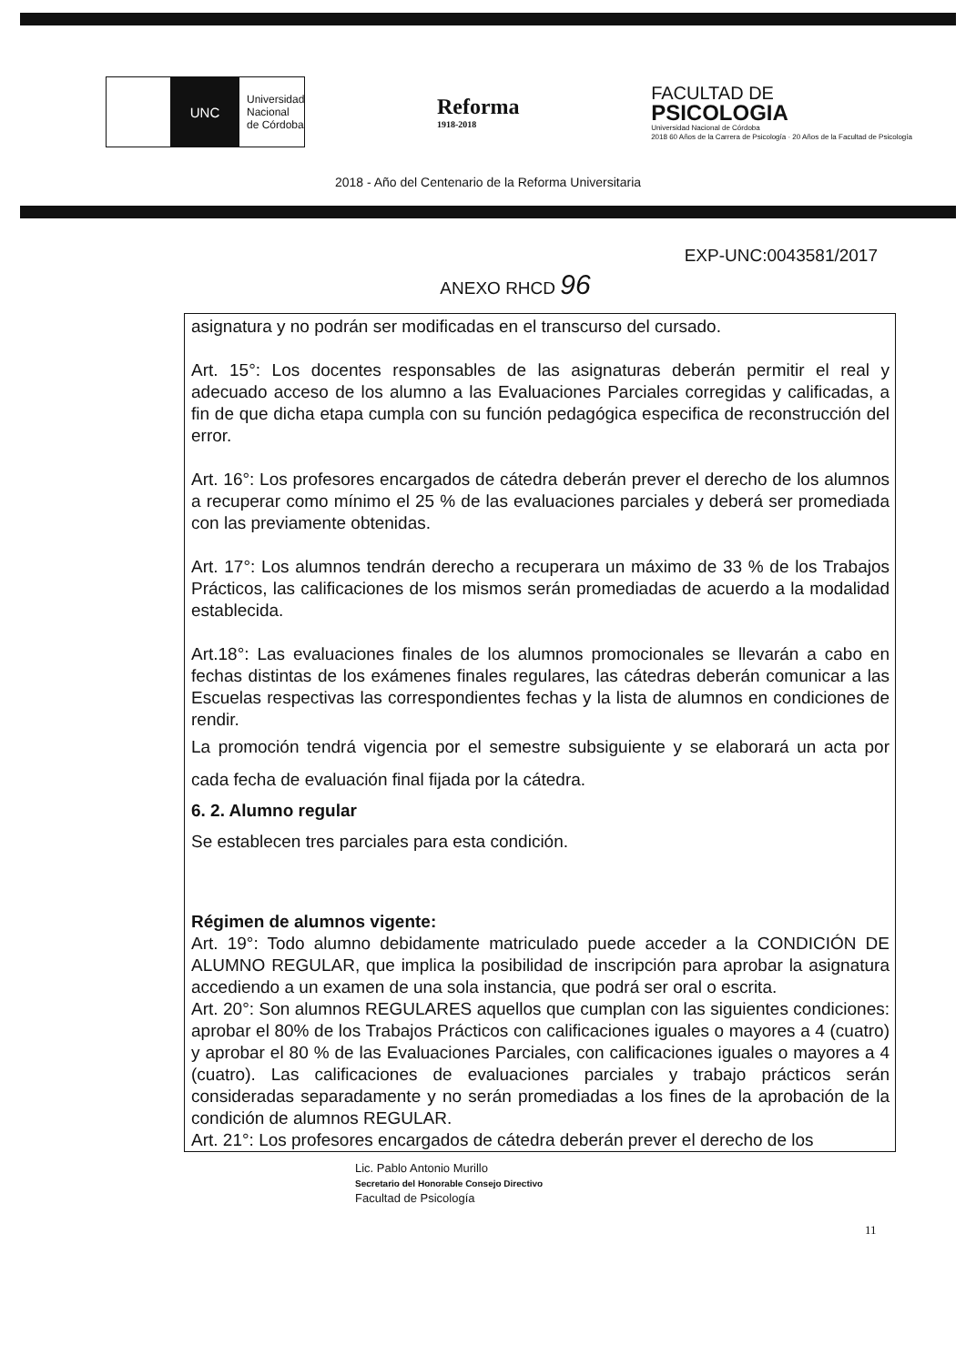UNC
Universidad
Nacional
de Córdoba
Reforma
1918-2018
FACULTAD DE
PSICOLOGIA
Universidad Nacional de Córdoba
2018 60 Años de la Carrera de Psicología · 20 Años de la Facultad de Psicología
2018 - Año del Centenario de la Reforma Universitaria
EXP-UNC:0043581/2017
ANEXO RHCD 96
asignatura y no podrán ser modificadas en el transcurso del cursado.
Art. 15°: Los docentes responsables de las asignaturas deberán permitir el real y adecuado acceso de los alumno a las Evaluaciones Parciales corregidas y calificadas, a fin de que dicha etapa cumpla con su función pedagógica especifica de reconstrucción del error.
Art. 16°: Los profesores encargados de cátedra deberán prever el derecho de los alumnos a recuperar como mínimo el 25 % de las evaluaciones parciales y deberá ser promediada con las previamente obtenidas.
Art. 17°: Los alumnos tendrán derecho a recuperara un máximo de 33 % de los Trabajos Prácticos, las calificaciones de los mismos serán promediadas de acuerdo a la modalidad establecida.
Art.18°: Las evaluaciones finales de los alumnos promocionales se llevarán a cabo en fechas distintas de los exámenes finales regulares, las cátedras deberán comunicar a las Escuelas respectivas las correspondientes fechas y la lista de alumnos en condiciones de rendir.
La promoción tendrá vigencia por el semestre subsiguiente y se elaborará un acta por cada fecha de evaluación final fijada por la cátedra.
6. 2. Alumno regular
Se establecen tres parciales para esta condición.
Régimen de alumnos vigente:
Art. 19°: Todo alumno debidamente matriculado puede acceder a la CONDICIÓN DE ALUMNO REGULAR, que implica la posibilidad de inscripción para aprobar la asignatura accediendo a un examen de una sola instancia, que podrá ser oral o escrita.
Art. 20°: Son alumnos REGULARES aquellos que cumplan con las siguientes condiciones: aprobar el 80% de los Trabajos Prácticos con calificaciones iguales o mayores a 4 (cuatro) y aprobar el 80 % de las Evaluaciones Parciales, con calificaciones iguales o mayores a 4 (cuatro). Las calificaciones de evaluaciones parciales y trabajo prácticos serán consideradas separadamente y no serán promediadas a los fines de la aprobación de la condición de alumnos REGULAR.
Art. 21°: Los profesores encargados de cátedra deberán prever el derecho de los
11
Lic. Pablo Antonio Murillo
Secretario del Honorable Consejo Directivo
Facultad de Psicología